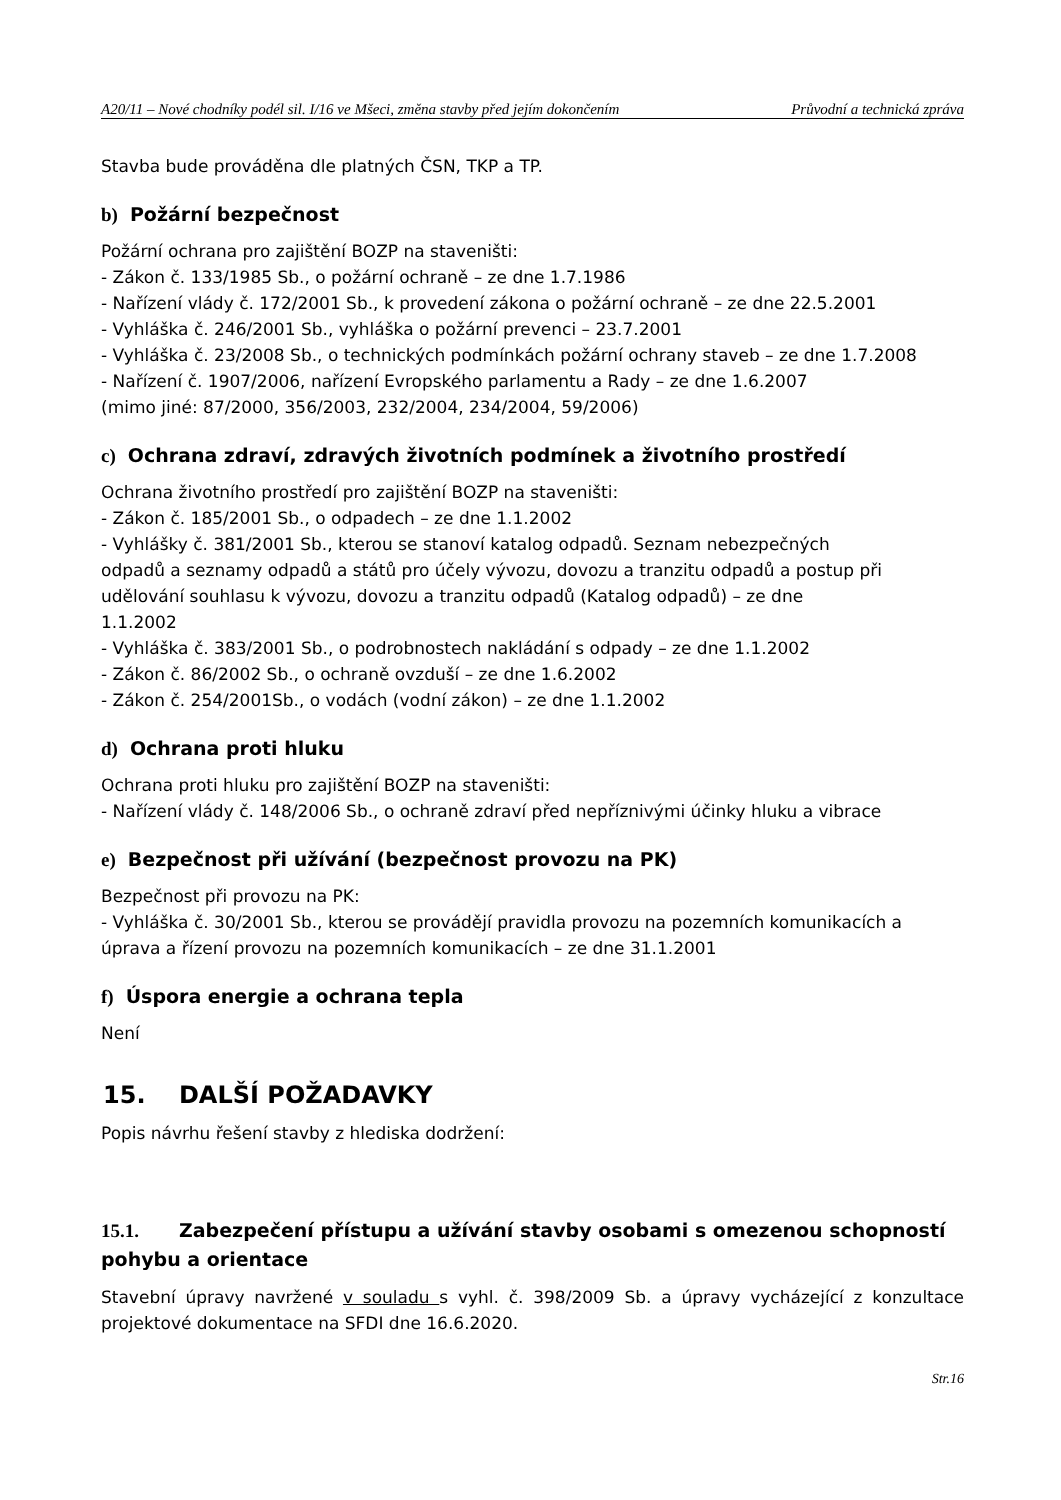A20/11 – Nové chodníky podél sil. I/16 ve Mšeci, změna stavby před jejím dokončením Průvodní a technická zpráva
Stavba bude prováděna dle platných ČSN, TKP a TP.
b) Požární bezpečnost
Požární ochrana pro zajištění BOZP na staveništi:
- Zákon č. 133/1985 Sb., o požární ochraně – ze dne 1.7.1986
- Nařízení vlády č. 172/2001 Sb., k provedení zákona o požární ochraně – ze dne 22.5.2001
- Vyhláška č. 246/2001 Sb., vyhláška o požární prevenci – 23.7.2001
- Vyhláška č. 23/2008 Sb., o technických podmínkách požární ochrany staveb – ze dne 1.7.2008
- Nařízení č. 1907/2006, nařízení Evropského parlamentu a Rady – ze dne 1.6.2007
(mimo jiné: 87/2000, 356/2003, 232/2004, 234/2004, 59/2006)
c) Ochrana zdraví, zdravých životních podmínek a životního prostředí
Ochrana životního prostředí pro zajištění BOZP na staveništi:
- Zákon č. 185/2001 Sb., o odpadech – ze dne 1.1.2002
- Vyhlášky č. 381/2001 Sb., kterou se stanoví katalog odpadů. Seznam nebezpečných
odpadů a seznamy odpadů a států pro účely vývozu, dovozu a tranzitu odpadů a postup při
udělování souhlasu k vývozu, dovozu a tranzitu odpadů (Katalog odpadů) – ze dne
1.1.2002
- Vyhláška č. 383/2001 Sb., o podrobnostech nakládání s odpady – ze dne 1.1.2002
- Zákon č. 86/2002 Sb., o ochraně ovzduší – ze dne 1.6.2002
- Zákon č. 254/2001Sb., o vodách (vodní zákon) – ze dne 1.1.2002
d) Ochrana proti hluku
Ochrana proti hluku pro zajištění BOZP na staveništi:
- Nařízení vlády č. 148/2006 Sb., o ochraně zdraví před nepříznivými účinky hluku a vibrace
e) Bezpečnost při užívání (bezpečnost provozu na PK)
Bezpečnost při provozu na PK:
- Vyhláška č. 30/2001 Sb., kterou se provádějí pravidla provozu na pozemních komunikacích a úprava a řízení provozu na pozemních komunikacích – ze dne 31.1.2001
f) Úspora energie a ochrana tepla
Není
15. DALŠÍ POŽADAVKY
Popis návrhu řešení stavby z hlediska dodržení:
15.1. Zabezpečení přístupu a užívání stavby osobami s omezenou schopností pohybu a orientace
Stavební úpravy navržené v souladu s vyhl. č. 398/2009 Sb. a úpravy vycházející z konzultace projektové dokumentace na SFDI dne 16.6.2020.
Str.16